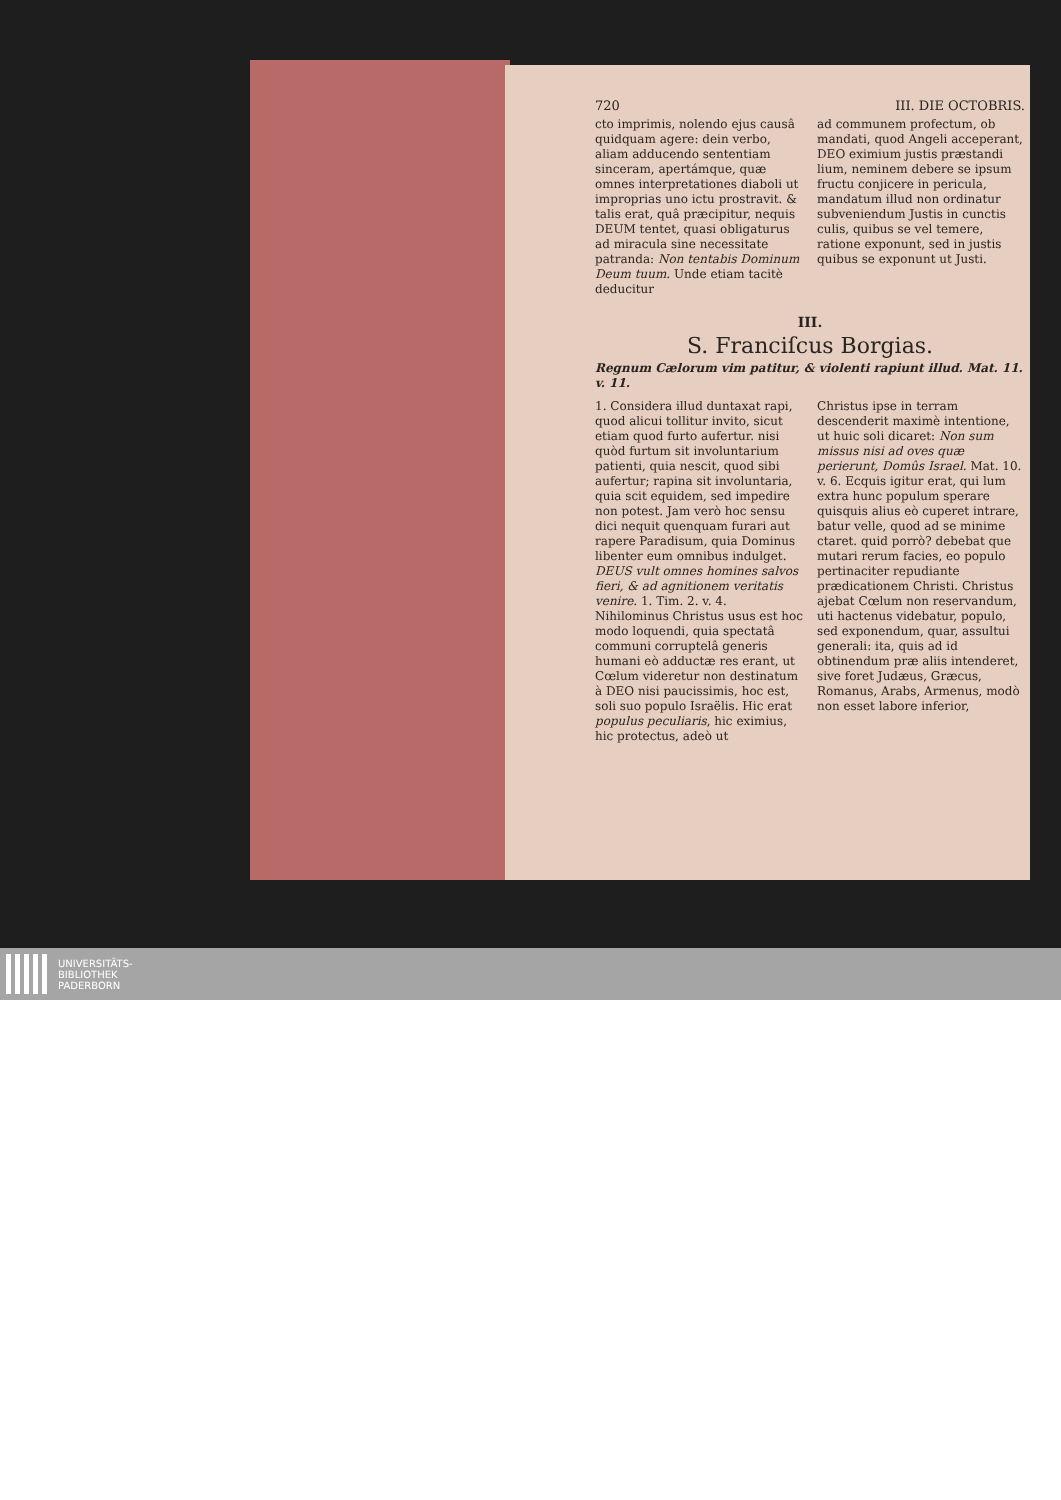720 III. DIE OCTOBRIS.
cto imprimis, nolendo ejus causâ quidquam agere: dein verbo, aliam adducendo sententiam sinceram, apertámque, quæ omnes interpretationes diaboli ut improprias uno ictu prostravit. & talis erat, quâ præcipitur, nequis DEUM tentet, quasi obligaturus ad miracula sine necessitate patranda: Non tentabis Dominum Deum tuum. Unde etiam tacitè deducitur
ad communem profectum, ob mandati, quod Angeli acceperant, DEO eximium justis præstandi lium, neminem debere se ipsum fructu conjicere in pericula, mandatum illud non ordinatur subveniendum Justis in cunctis culis, quibus se vel temere, ratione exponunt, sed in justis quibus se exponunt ut Justi.
III.
S. Franciſcus Borgias.
Regnum Cælorum vim patitur, & violenti rapiunt illud. Mat. 11. v. 11.
1. Considera illud duntaxat rapi, quod alicui tollitur invito, sicut etiam quod furto aufertur. nisi quòd furtum sit involuntarium patienti, quia nescit, quod sibi aufertur; rapina sit involuntaria, quia scit equidem, sed impedire non potest. Jam verò hoc sensu dici nequit quenquam furari aut rapere Paradisum, quia Dominus libenter eum omnibus indulget. DEUS vult omnes homines salvos fieri, & ad agnitionem veritatis venire. 1. Tim. 2. v. 4. Nihilominus Christus usus est hoc modo loquendi, quia spectatâ communi corruptelâ generis humani eò adductæ res erant, ut Cœlum videretur non destinatum à DEO nisi paucissimis, hoc est, soli suo populo Israëlis. Hic erat populus peculiaris, hic eximius, hic protectus, adeò ut
Christus ipse in terram descenderit maximè intentione, ut huic soli dicaret: Non sum missus nisi ad oves quæ perierunt, Domûs Israel. Mat. 10. v. 6. Ecquis igitur erat, qui lum extra hunc populum sperare quisquis alius eò cuperet intrare, batur velle, quod ad se minime ctaret. quid porrò? debebat que mutari rerum facies, eo populo pertinaciter repudiante prædicationem Christi. Christus ajebat Cœlum non reservandum, uti hactenus videbatur, populo, sed exponendum, quar, assultui generali: ita, quis ad id obtinendum præ aliis intenderet, sive foret Judæus, Græcus, Romanus, Arabs, Armenus, modò non esset labore inferior,
UNIVERSITÄTS-
BIBLIOTHEK
PADERBORN